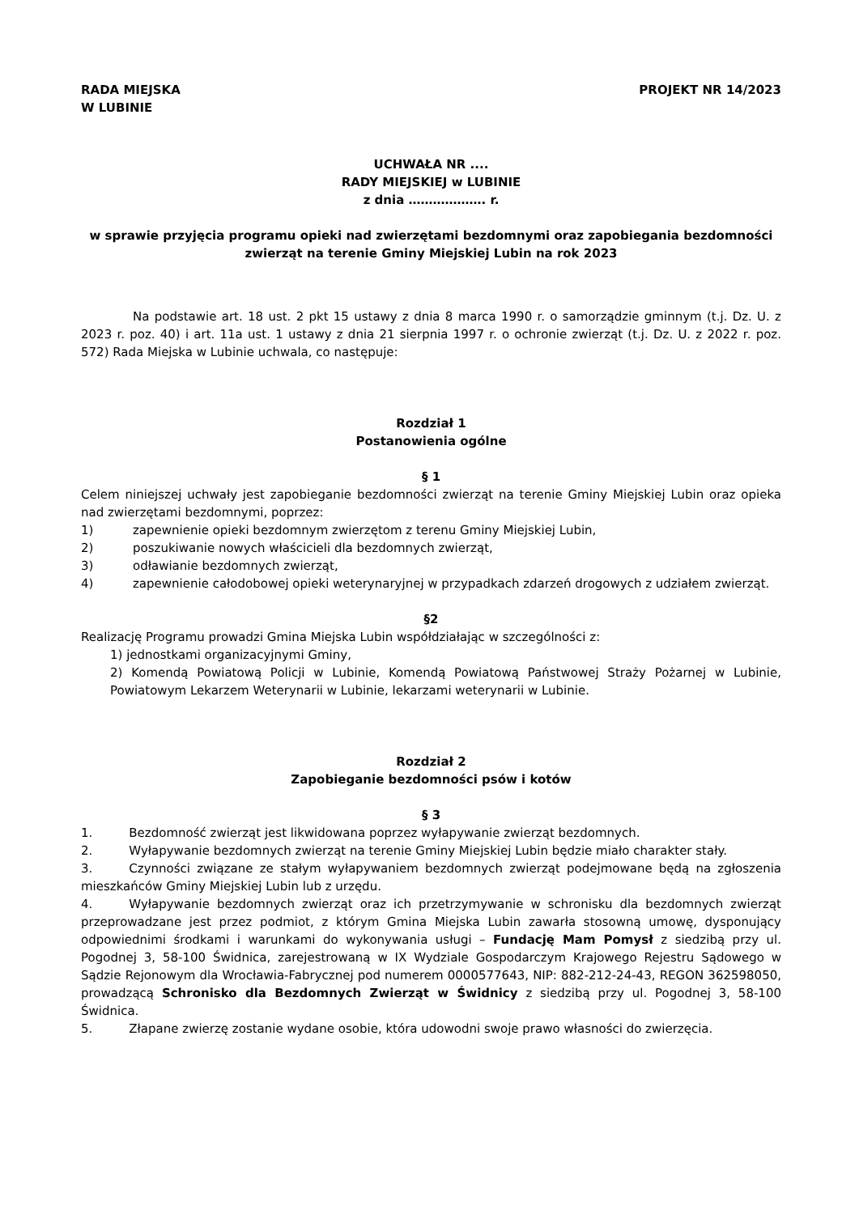RADA MIEJSKA
W LUBINIE
PROJEKT NR 14/2023
UCHWAŁA NR ....
RADY MIEJSKIEJ w LUBINIE
z dnia ………………. r.
w sprawie przyjęcia programu opieki nad zwierzętami bezdomnymi oraz zapobiegania bezdomności zwierząt na terenie Gminy Miejskiej Lubin na rok 2023
Na podstawie art. 18 ust. 2 pkt 15 ustawy z dnia 8 marca 1990 r. o samorządzie gminnym (t.j. Dz. U. z 2023 r. poz. 40) i art. 11a ust. 1 ustawy z dnia 21 sierpnia 1997 r. o ochronie zwierząt (t.j. Dz. U. z 2022 r. poz. 572) Rada Miejska w Lubinie uchwala, co następuje:
Rozdział 1
Postanowienia ogólne
§ 1
Celem niniejszej uchwały jest zapobieganie bezdomności zwierząt na terenie Gminy Miejskiej Lubin oraz opieka nad zwierzętami bezdomnymi, poprzez:
1) zapewnienie opieki bezdomnym zwierzętom z terenu Gminy Miejskiej Lubin,
2) poszukiwanie nowych właścicieli dla bezdomnych zwierząt,
3) odławianie bezdomnych zwierząt,
4) zapewnienie całodobowej opieki weterynaryjnej w przypadkach zdarzeń drogowych z udziałem zwierząt.
§2
Realizację Programu prowadzi Gmina Miejska Lubin współdziałając w szczególności z:
1) jednostkami organizacyjnymi Gminy,
2) Komendą Powiatową Policji w Lubinie, Komendą Powiatową Państwowej Straży Pożarnej w Lubinie, Powiatowym Lekarzem Weterynarii w Lubinie, lekarzami weterynarii w Lubinie.
Rozdział 2
Zapobieganie bezdomności psów i kotów
§ 3
1.   Bezdomność zwierząt jest likwidowana poprzez wyłapywanie zwierząt bezdomnych.
2.   Wyłapywanie bezdomnych zwierząt na terenie Gminy Miejskiej Lubin będzie miało charakter stały.
3.   Czynności związane ze stałym wyłapywaniem bezdomnych zwierząt podejmowane będą na zgłoszenia mieszkańców Gminy Miejskiej Lubin lub z urzędu.
4.   Wyłapywanie bezdomnych zwierząt oraz ich przetrzymywanie w schronisku dla bezdomnych zwierząt przeprowadzane jest przez podmiot, z którym Gmina Miejska Lubin zawarła stosowną umowę, dysponujący odpowiednimi środkami i warunkami do wykonywania usługi – Fundację Mam Pomysł z siedzibą przy ul. Pogodnej 3, 58-100 Świdnica, zarejestrowaną w IX Wydziale Gospodarczym Krajowego Rejestru Sądowego w Sądzie Rejonowym dla Wrocławia-Fabrycznej pod numerem 0000577643, NIP: 882-212-24-43, REGON 362598050, prowadzącą Schronisko dla Bezdomnych Zwierząt w Świdnicy z siedzibą przy ul. Pogodnej 3, 58-100 Świdnica.
5.   Złapane zwierzę zostanie wydane osobie, która udowodni swoje prawo własności do zwierzęcia.